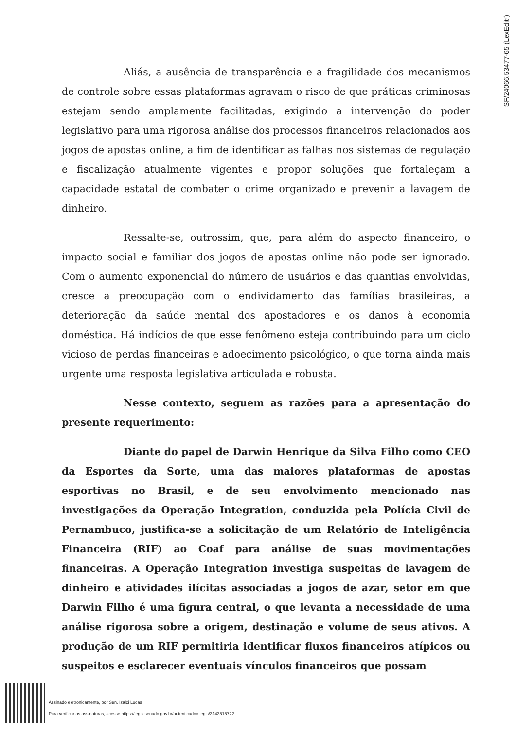SF/24066.53477-65 (LexEdit*)
Aliás, a ausência de transparência e a fragilidade dos mecanismos de controle sobre essas plataformas agravam o risco de que práticas criminosas estejam sendo amplamente facilitadas, exigindo a intervenção do poder legislativo para uma rigorosa análise dos processos financeiros relacionados aos jogos de apostas online, a fim de identificar as falhas nos sistemas de regulação e fiscalização atualmente vigentes e propor soluções que fortaleçam a capacidade estatal de combater o crime organizado e prevenir a lavagem de dinheiro.
Ressalte-se, outrossim, que, para além do aspecto financeiro, o impacto social e familiar dos jogos de apostas online não pode ser ignorado. Com o aumento exponencial do número de usuários e das quantias envolvidas, cresce a preocupação com o endividamento das famílias brasileiras, a deterioração da saúde mental dos apostadores e os danos à economia doméstica. Há indícios de que esse fenômeno esteja contribuindo para um ciclo vicioso de perdas financeiras e adoecimento psicológico, o que torna ainda mais urgente uma resposta legislativa articulada e robusta.
Nesse contexto, seguem as razões para a apresentação do presente requerimento:
Diante do papel de Darwin Henrique da Silva Filho como CEO da Esportes da Sorte, uma das maiores plataformas de apostas esportivas no Brasil, e de seu envolvimento mencionado nas investigações da Operação Integration, conduzida pela Polícia Civil de Pernambuco, justifica-se a solicitação de um Relatório de Inteligência Financeira (RIF) ao Coaf para análise de suas movimentações financeiras. A Operação Integration investiga suspeitas de lavagem de dinheiro e atividades ilícitas associadas a jogos de azar, setor em que Darwin Filho é uma figura central, o que levanta a necessidade de uma análise rigorosa sobre a origem, destinação e volume de seus ativos. A produção de um RIF permitiria identificar fluxos financeiros atípicos ou suspeitos e esclarecer eventuais vínculos financeiros que possam
Assinado eletronicamente, por Sen. Izalci Lucas
Para verificar as assinaturas, acesse https://legis.senado.gov.br/autenticadoc-legis/3143515722